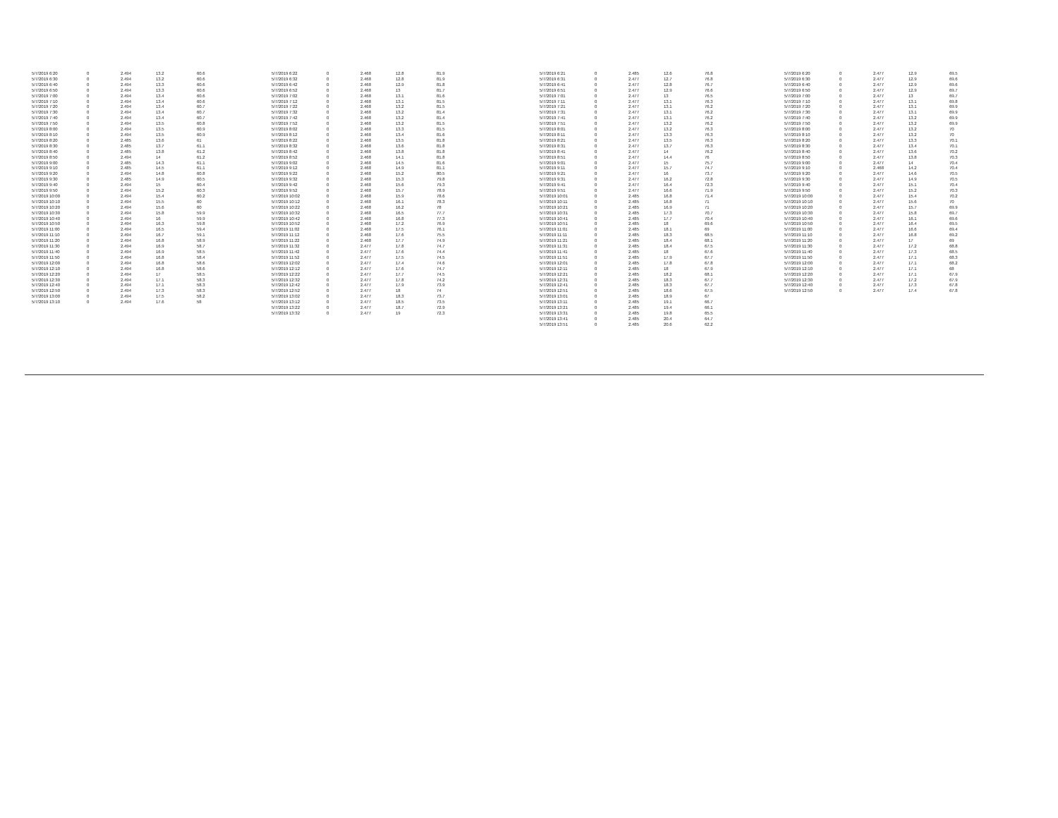| 5/7/2019 6:20 | 0 | 2.494 | 13.2 | 60.6 |
| 5/7/2019 6:30 | 0 | 2.494 | 13.2 | 60.6 |
| 5/7/2019 6:40 | 0 | 2.494 | 13.3 | 60.6 |
| 5/7/2019 6:50 | 0 | 2.494 | 13.3 | 60.6 |
| 5/7/2019 7:00 | 0 | 2.494 | 13.4 | 60.6 |
| 5/7/2019 7:10 | 0 | 2.494 | 13.4 | 60.6 |
| 5/7/2019 7:20 | 0 | 2.494 | 13.4 | 60.7 |
| 5/7/2019 7:30 | 0 | 2.494 | 13.4 | 60.7 |
| 5/7/2019 7:40 | 0 | 2.494 | 13.4 | 60.7 |
| 5/7/2019 7:50 | 0 | 2.494 | 13.5 | 60.8 |
| 5/7/2019 8:00 | 0 | 2.494 | 13.5 | 60.9 |
| 5/7/2019 8:10 | 0 | 2.494 | 13.5 | 60.9 |
| 5/7/2019 8:20 | 0 | 2.485 | 13.6 | 61 |
| 5/7/2019 8:30 | 0 | 2.485 | 13.7 | 61.1 |
| 5/7/2019 8:40 | 0 | 2.485 | 13.8 | 61.2 |
| 5/7/2019 8:50 | 0 | 2.494 | 14 | 61.2 |
| 5/7/2019 9:00 | 0 | 2.485 | 14.3 | 61.1 |
| 5/7/2019 9:10 | 0 | 2.485 | 14.5 | 61.1 |
| 5/7/2019 9:20 | 0 | 2.494 | 14.8 | 60.8 |
| 5/7/2019 9:30 | 0 | 2.485 | 14.9 | 60.5 |
| 5/7/2019 9:40 | 0 | 2.494 | 15 | 60.4 |
| 5/7/2019 9:50 | 0 | 2.494 | 15.2 | 60.3 |
| 5/7/2019 10:00 | 0 | 2.494 | 15.4 | 60.2 |
| 5/7/2019 10:10 | 0 | 2.494 | 15.5 | 60 |
| 5/7/2019 10:20 | 0 | 2.494 | 15.6 | 60 |
| 5/7/2019 10:30 | 0 | 2.494 | 15.8 | 59.9 |
| 5/7/2019 10:40 | 0 | 2.494 | 16 | 59.9 |
| 5/7/2019 10:50 | 0 | 2.494 | 16.3 | 59.8 |
| 5/7/2019 11:00 | 0 | 2.494 | 16.5 | 59.4 |
| 5/7/2019 11:10 | 0 | 2.494 | 16.7 | 59.1 |
| 5/7/2019 11:20 | 0 | 2.494 | 16.8 | 58.9 |
| 5/7/2019 11:30 | 0 | 2.494 | 16.9 | 58.7 |
| 5/7/2019 11:40 | 0 | 2.494 | 16.9 | 58.5 |
| 5/7/2019 11:50 | 0 | 2.494 | 16.8 | 58.4 |
| 5/7/2019 12:00 | 0 | 2.494 | 16.8 | 58.6 |
| 5/7/2019 12:10 | 0 | 2.494 | 16.8 | 58.6 |
| 5/7/2019 12:20 | 0 | 2.494 | 17 | 58.5 |
| 5/7/2019 12:30 | 0 | 2.494 | 17.1 | 58.3 |
| 5/7/2019 12:40 | 0 | 2.494 | 17.1 | 58.3 |
| 5/7/2019 12:50 | 0 | 2.494 | 17.3 | 58.3 |
| 5/7/2019 13:00 | 0 | 2.494 | 17.5 | 58.2 |
| 5/7/2019 13:10 | 0 | 2.494 | 17.6 | 58 |
| 5/7/2019 6:22 | 0 | 2.468 | 12.8 | 81.9 |
| 5/7/2019 6:32 | 0 | 2.468 | 12.8 | 81.9 |
| 5/7/2019 6:42 | 0 | 2.468 | 12.9 | 81.8 |
| 5/7/2019 6:52 | 0 | 2.468 | 13 | 81.7 |
| 5/7/2019 7:02 | 0 | 2.468 | 13.1 | 81.6 |
| 5/7/2019 7:12 | 0 | 2.468 | 13.1 | 81.5 |
| 5/7/2019 7:22 | 0 | 2.468 | 13.2 | 81.5 |
| 5/7/2019 7:32 | 0 | 2.468 | 13.2 | 81.4 |
| 5/7/2019 7:42 | 0 | 2.468 | 13.2 | 81.4 |
| 5/7/2019 7:52 | 0 | 2.468 | 13.2 | 81.5 |
| 5/7/2019 8:02 | 0 | 2.468 | 13.3 | 81.5 |
| 5/7/2019 8:12 | 0 | 2.468 | 13.4 | 81.6 |
| 5/7/2019 8:22 | 0 | 2.468 | 13.5 | 81.8 |
| 5/7/2019 8:32 | 0 | 2.468 | 13.6 | 81.8 |
| 5/7/2019 8:42 | 0 | 2.468 | 13.8 | 81.8 |
| 5/7/2019 8:52 | 0 | 2.468 | 14.1 | 81.8 |
| 5/7/2019 9:02 | 0 | 2.468 | 14.5 | 81.6 |
| 5/7/2019 9:12 | 0 | 2.468 | 14.9 | 81.1 |
| 5/7/2019 9:22 | 0 | 2.468 | 15.2 | 80.5 |
| 5/7/2019 9:32 | 0 | 2.468 | 15.3 | 79.8 |
| 5/7/2019 9:42 | 0 | 2.468 | 15.6 | 79.3 |
| 5/7/2019 9:52 | 0 | 2.468 | 15.7 | 78.9 |
| 5/7/2019 10:02 | 0 | 2.468 | 15.9 | 78.6 |
| 5/7/2019 10:12 | 0 | 2.468 | 16.1 | 78.3 |
| 5/7/2019 10:22 | 0 | 2.468 | 16.2 | 78 |
| 5/7/2019 10:32 | 0 | 2.468 | 16.5 | 77.7 |
| 5/7/2019 10:42 | 0 | 2.468 | 16.8 | 77.3 |
| 5/7/2019 10:52 | 0 | 2.468 | 17.2 | 76.9 |
| 5/7/2019 11:02 | 0 | 2.468 | 17.5 | 76.1 |
| 5/7/2019 11:12 | 0 | 2.468 | 17.6 | 75.5 |
| 5/7/2019 11:22 | 0 | 2.468 | 17.7 | 74.9 |
| 5/7/2019 11:32 | 0 | 2.477 | 17.8 | 74.7 |
| 5/7/2019 11:42 | 0 | 2.477 | 17.6 | 74.4 |
| 5/7/2019 11:52 | 0 | 2.477 | 17.5 | 74.5 |
| 5/7/2019 12:02 | 0 | 2.477 | 17.4 | 74.6 |
| 5/7/2019 12:12 | 0 | 2.477 | 17.6 | 74.7 |
| 5/7/2019 12:22 | 0 | 2.477 | 17.7 | 74.5 |
| 5/7/2019 12:32 | 0 | 2.477 | 17.8 | 74.2 |
| 5/7/2019 12:42 | 0 | 2.477 | 17.9 | 73.9 |
| 5/7/2019 12:52 | 0 | 2.477 | 18 | 74 |
| 5/7/2019 13:02 | 0 | 2.477 | 18.3 | 73.7 |
| 5/7/2019 13:12 | 0 | 2.477 | 18.5 | 73.5 |
| 5/7/2019 13:22 | 0 | 2.477 | 18.7 | 72.9 |
| 5/7/2019 13:32 | 0 | 2.477 | 19 | 72.3 |
| 5/7/2019 6:21 | 0 | 2.485 | 12.6 | 76.8 |
| 5/7/2019 6:31 | 0 | 2.477 | 12.7 | 76.8 |
| 5/7/2019 6:41 | 0 | 2.477 | 12.8 | 76.7 |
| 5/7/2019 6:51 | 0 | 2.477 | 12.9 | 76.6 |
| 5/7/2019 7:01 | 0 | 2.477 | 13 | 76.5 |
| 5/7/2019 7:11 | 0 | 2.477 | 13.1 | 76.3 |
| 5/7/2019 7:21 | 0 | 2.477 | 13.1 | 76.2 |
| 5/7/2019 7:31 | 0 | 2.477 | 13.1 | 76.2 |
| 5/7/2019 7:41 | 0 | 2.477 | 13.1 | 76.2 |
| 5/7/2019 7:51 | 0 | 2.477 | 13.2 | 76.2 |
| 5/7/2019 8:01 | 0 | 2.477 | 13.2 | 76.3 |
| 5/7/2019 8:11 | 0 | 2.477 | 13.3 | 76.3 |
| 5/7/2019 8:21 | 0 | 2.477 | 13.5 | 76.3 |
| 5/7/2019 8:31 | 0 | 2.477 | 13.7 | 76.3 |
| 5/7/2019 8:41 | 0 | 2.477 | 14 | 76.2 |
| 5/7/2019 8:51 | 0 | 2.477 | 14.4 | 76 |
| 5/7/2019 9:01 | 0 | 2.477 | 15 | 75.7 |
| 5/7/2019 9:11 | 0 | 2.477 | 15.7 | 74.7 |
| 5/7/2019 9:21 | 0 | 2.477 | 16 | 73.7 |
| 5/7/2019 9:31 | 0 | 2.477 | 16.2 | 72.8 |
| 5/7/2019 9:41 | 0 | 2.477 | 16.4 | 72.3 |
| 5/7/2019 9:51 | 0 | 2.477 | 16.6 | 71.9 |
| 5/7/2019 10:01 | 0 | 2.485 | 16.8 | 71.4 |
| 5/7/2019 10:11 | 0 | 2.485 | 16.8 | 71 |
| 5/7/2019 10:21 | 0 | 2.485 | 16.9 | 71 |
| 5/7/2019 10:31 | 0 | 2.485 | 17.3 | 70.7 |
| 5/7/2019 10:41 | 0 | 2.485 | 17.7 | 70.4 |
| 5/7/2019 10:51 | 0 | 2.485 | 18 | 69.6 |
| 5/7/2019 11:01 | 0 | 2.485 | 18.1 | 69 |
| 5/7/2019 11:11 | 0 | 2.485 | 18.3 | 68.5 |
| 5/7/2019 11:21 | 0 | 2.485 | 18.4 | 68.1 |
| 5/7/2019 11:31 | 0 | 2.485 | 18.4 | 67.5 |
| 5/7/2019 11:41 | 0 | 2.485 | 18 | 67.6 |
| 5/7/2019 11:51 | 0 | 2.485 | 17.9 | 67.7 |
| 5/7/2019 12:01 | 0 | 2.485 | 17.8 | 67.8 |
| 5/7/2019 12:11 | 0 | 2.485 | 18 | 67.9 |
| 5/7/2019 12:21 | 0 | 2.485 | 18.2 | 68.1 |
| 5/7/2019 12:31 | 0 | 2.485 | 18.3 | 67.7 |
| 5/7/2019 12:41 | 0 | 2.485 | 18.3 | 67.7 |
| 5/7/2019 12:51 | 0 | 2.485 | 18.6 | 67.5 |
| 5/7/2019 13:01 | 0 | 2.485 | 18.9 | 67 |
| 5/7/2019 13:11 | 0 | 2.485 | 19.1 | 66.7 |
| 5/7/2019 13:21 | 0 | 2.485 | 19.4 | 66.1 |
| 5/7/2019 13:31 | 0 | 2.485 | 19.8 | 65.5 |
| 5/7/2019 13:41 | 0 | 2.485 | 20.4 | 64.7 |
| 5/7/2019 13:51 | 0 | 2.485 | 20.6 | 62.2 |
| 5/7/2019 6:20 | 0 | 2.477 | 12.9 | 69.5 |
| 5/7/2019 6:30 | 0 | 2.477 | 12.9 | 69.6 |
| 5/7/2019 6:40 | 0 | 2.477 | 12.9 | 69.6 |
| 5/7/2019 6:50 | 0 | 2.477 | 12.9 | 69.7 |
| 5/7/2019 7:00 | 0 | 2.477 | 13 | 69.7 |
| 5/7/2019 7:10 | 0 | 2.477 | 13.1 | 69.8 |
| 5/7/2019 7:20 | 0 | 2.477 | 13.1 | 69.9 |
| 5/7/2019 7:30 | 0 | 2.477 | 13.1 | 69.9 |
| 5/7/2019 7:40 | 0 | 2.477 | 13.2 | 69.9 |
| 5/7/2019 7:50 | 0 | 2.477 | 13.2 | 69.9 |
| 5/7/2019 8:00 | 0 | 2.477 | 13.2 | 70 |
| 5/7/2019 8:10 | 0 | 2.477 | 13.2 | 70 |
| 5/7/2019 8:20 | 0 | 2.477 | 13.3 | 70.1 |
| 5/7/2019 8:30 | 0 | 2.477 | 13.4 | 70.1 |
| 5/7/2019 8:40 | 0 | 2.477 | 13.6 | 70.2 |
| 5/7/2019 8:50 | 0 | 2.477 | 13.8 | 70.3 |
| 5/7/2019 9:00 | 0 | 2.477 | 14 | 70.4 |
| 5/7/2019 9:10 | 0 | 2.468 | 14.2 | 70.4 |
| 5/7/2019 9:20 | 0 | 2.477 | 14.6 | 70.5 |
| 5/7/2019 9:30 | 0 | 2.477 | 14.9 | 70.5 |
| 5/7/2019 9:40 | 0 | 2.477 | 15.1 | 70.4 |
| 5/7/2019 9:50 | 0 | 2.477 | 15.2 | 70.3 |
| 5/7/2019 10:00 | 0 | 2.477 | 15.4 | 70.2 |
| 5/7/2019 10:10 | 0 | 2.477 | 15.6 | 70 |
| 5/7/2019 10:20 | 0 | 2.477 | 15.7 | 69.9 |
| 5/7/2019 10:30 | 0 | 2.477 | 15.8 | 69.7 |
| 5/7/2019 10:40 | 0 | 2.477 | 16.1 | 69.6 |
| 5/7/2019 10:50 | 0 | 2.477 | 16.4 | 69.5 |
| 5/7/2019 11:00 | 0 | 2.477 | 16.6 | 69.4 |
| 5/7/2019 11:10 | 0 | 2.477 | 16.8 | 69.2 |
| 5/7/2019 11:20 | 0 | 2.477 | 17 | 69 |
| 5/7/2019 11:30 | 0 | 2.477 | 17.2 | 68.8 |
| 5/7/2019 11:40 | 0 | 2.477 | 17.3 | 68.5 |
| 5/7/2019 11:50 | 0 | 2.477 | 17.1 | 68.3 |
| 5/7/2019 12:00 | 0 | 2.477 | 17.1 | 68.2 |
| 5/7/2019 12:10 | 0 | 2.477 | 17.1 | 68 |
| 5/7/2019 12:20 | 0 | 2.477 | 17.1 | 67.9 |
| 5/7/2019 12:30 | 0 | 2.477 | 17.2 | 67.9 |
| 5/7/2019 12:40 | 0 | 2.477 | 17.3 | 67.8 |
| 5/7/2019 12:50 | 0 | 2.477 | 17.4 | 67.8 |